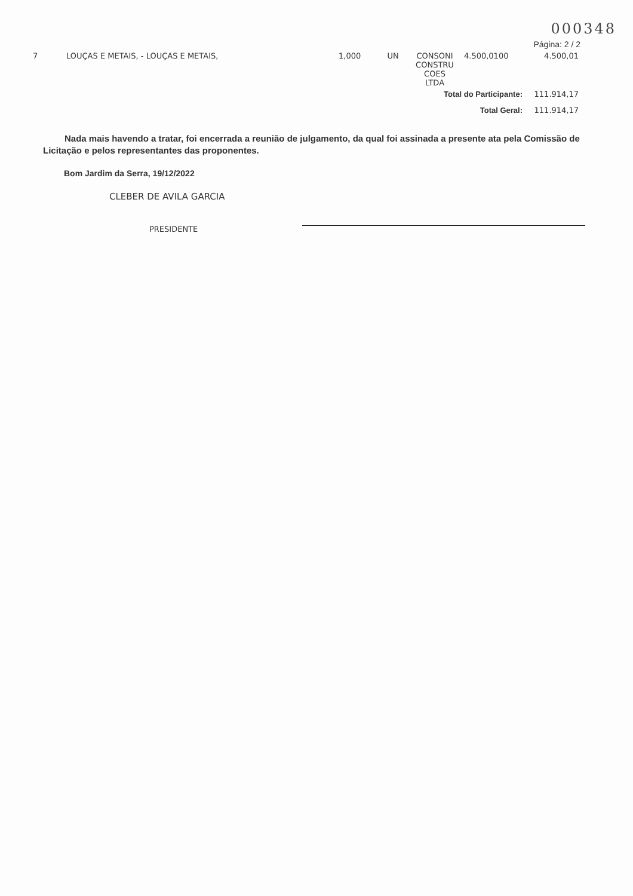000348
Página: 2 / 2
| 7 | LOUÇAS E METAIS, - LOUÇAS E METAIS, | 1,000 | UN | CONSONI CONSTRU COES LTDA | 4.500,0100 | 4.500,01 |
| Total do Participante: | | | | | | 111.914,17 |
| Total Geral: | | | | | | 111.914,17 |
Nada mais havendo a tratar, foi encerrada a reunião de julgamento, da qual foi assinada a presente ata pela Comissão de Licitação e pelos representantes das proponentes.
Bom Jardim da Serra, 19/12/2022
CLEBER DE AVILA GARCIA
PRESIDENTE